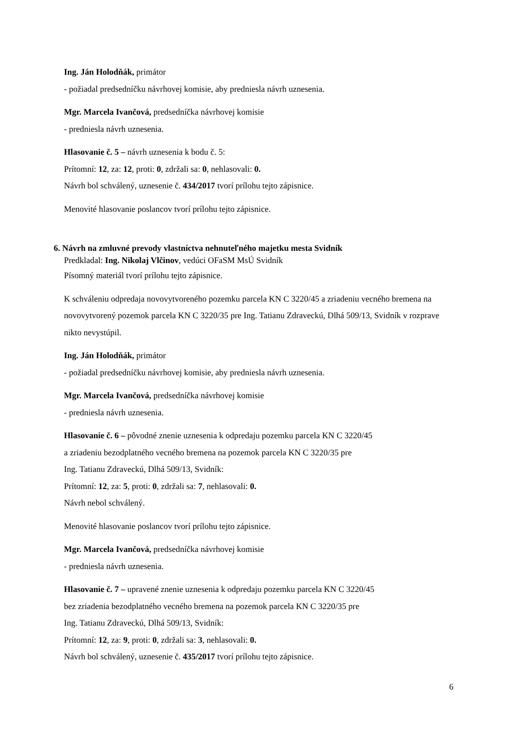Ing. Ján Holodňák, primátor
- požiadal predsedníčku návrhovej komisie, aby predniesla návrh uznesenia.
Mgr. Marcela Ivančová, predsedníčka návrhovej komisie
- predniesla návrh uznesenia.
Hlasovanie č. 5 – návrh uznesenia k bodu č. 5:
Prítomní: 12, za: 12, proti: 0, zdržali sa: 0, nehlasovali: 0.
Návrh bol schválený, uznesenie č. 434/2017 tvorí prílohu tejto zápisnice.
Menovité hlasovanie poslancov tvorí prílohu tejto zápisnice.
6. Návrh na zmluvné prevody vlastníctva nehnuteľného majetku mesta Svidník
Predkladal: Ing. Nikolaj Vlčinov, vedúci OFaSM MsÚ Svidník
Písomný materiál tvorí prílohu tejto zápisnice.
K schváleniu odpredaja novovytvoreného pozemku parcela KN C 3220/45 a zriadeniu vecného bremena na novovytvorený pozemok parcela KN C 3220/35 pre Ing. Tatianu Zdraveckú, Dlhá 509/13, Svidník v rozprave nikto nevystúpil.
Ing. Ján Holodňák, primátor
- požiadal predsedníčku návrhovej komisie, aby predniesla návrh uznesenia.
Mgr. Marcela Ivančová, predsedníčka návrhovej komisie
- predniesla návrh uznesenia.
Hlasovanie č. 6 – pôvodné znenie uznesenia k odpredaju pozemku parcela KN C 3220/45
a zriadeniu bezodplatného vecného bremena na pozemok parcela KN C 3220/35 pre
Ing. Tatianu Zdraveckú, Dlhá 509/13, Svidník:
Prítomní: 12, za: 5, proti: 0, zdržali sa: 7, nehlasovali: 0.
Návrh nebol schválený.
Menovité hlasovanie poslancov tvorí prílohu tejto zápisnice.
Mgr. Marcela Ivančová, predsedníčka návrhovej komisie
- predniesla návrh uznesenia.
Hlasovanie č. 7 – upravené znenie uznesenia k odpredaju pozemku parcela KN C 3220/45
bez zriadenia bezodplatného vecného bremena na pozemok parcela KN C 3220/35 pre
Ing. Tatianu Zdraveckú, Dlhá 509/13, Svidník:
Prítomní: 12, za: 9, proti: 0, zdržali sa: 3, nehlasovali: 0.
Návrh bol schválený, uznesenie č. 435/2017 tvorí prílohu tejto zápisnice.
6